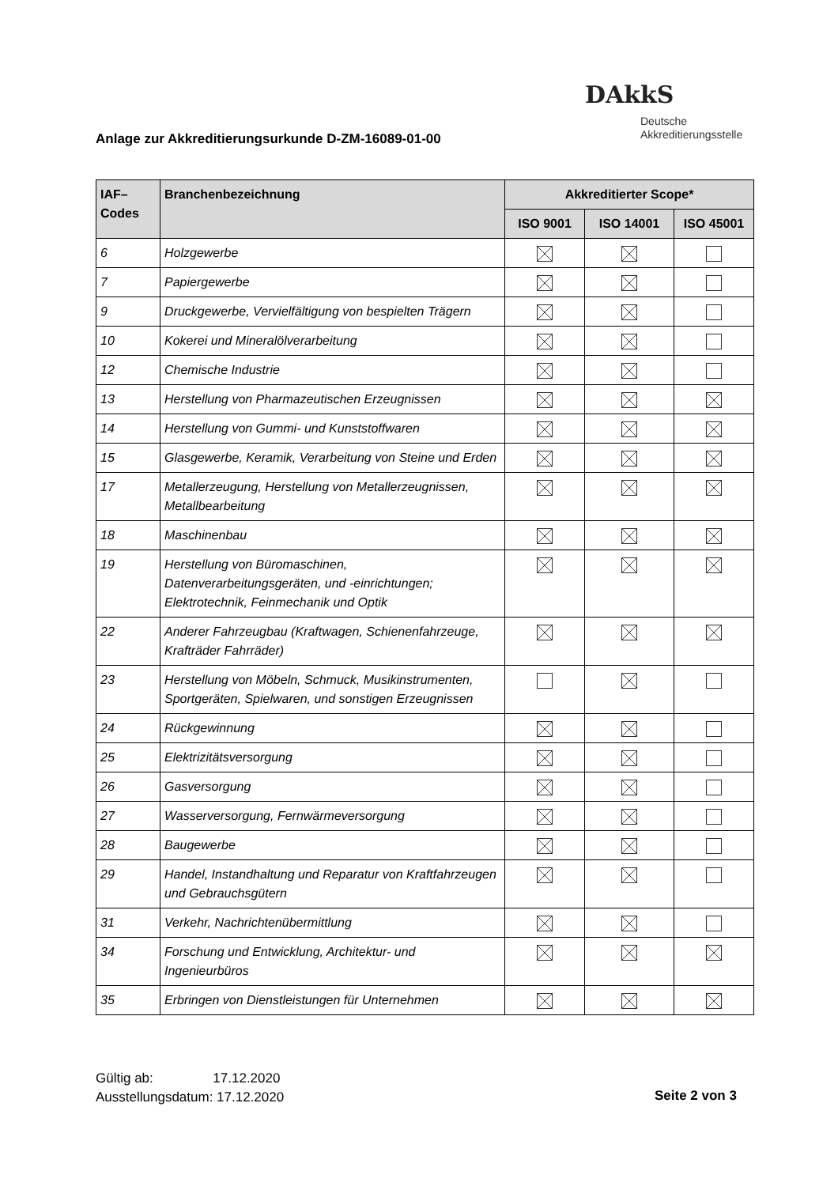DAkkS
Deutsche
Akkreditierungsstelle
Anlage zur Akkreditierungsurkunde D-ZM-16089-01-00
| IAF– Codes | Branchenbezeichnung | Akkreditierter Scope* | | |
| --- | --- | --- | --- | --- |
| | | ISO 9001 | ISO 14001 | ISO 45001 |
| 6 | Holzgewerbe | | | |
| 7 | Papiergewerbe | | | |
| 9 | Druckgewerbe, Vervielfältigung von bespielten Trägern | | | |
| 10 | Kokerei und Mineralölverarbeitung | | | |
| 12 | Chemische Industrie | | | |
| 13 | Herstellung von Pharmazeutischen Erzeugnissen | | | |
| 14 | Herstellung von Gummi- und Kunststoffwaren | | | |
| 15 | Glasgewerbe, Keramik, Verarbeitung von Steine und Erden | | | |
| 17 | Metallerzeugung, Herstellung von Metallerzeugnissen, Metallbearbeitung | | | |
| 18 | Maschinenbau | | | |
| 19 | Herstellung von Büromaschinen, Datenverarbeitungsgeräten, und -einrichtungen; Elektrotechnik, Feinmechanik und Optik | | | |
| 22 | Anderer Fahrzeugbau (Kraftwagen, Schienenfahrzeuge, Krafträder Fahrräder) | | | |
| 23 | Herstellung von Möbeln, Schmuck, Musikinstrumenten, Sportgeräten, Spielwaren, und sonstigen Erzeugnissen | | | |
| 24 | Rückgewinnung | | | |
| 25 | Elektrizitätsversorgung | | | |
| 26 | Gasversorgung | | | |
| 27 | Wasserversorgung, Fernwärmeversorgung | | | |
| 28 | Baugewerbe | | | |
| 29 | Handel, Instandhaltung und Reparatur von Kraftfahrzeugen und Gebrauchsgütern | | | |
| 31 | Verkehr, Nachrichtenübermittlung | | | |
| 34 | Forschung und Entwicklung, Architektur- und Ingenieurbüros | | | |
| 35 | Erbringen von Dienstleistungen für Unternehmen | | | |
Gültig ab: 17.12.2020
Ausstellungsdatum: 17.12.2020
Seite 2 von 3